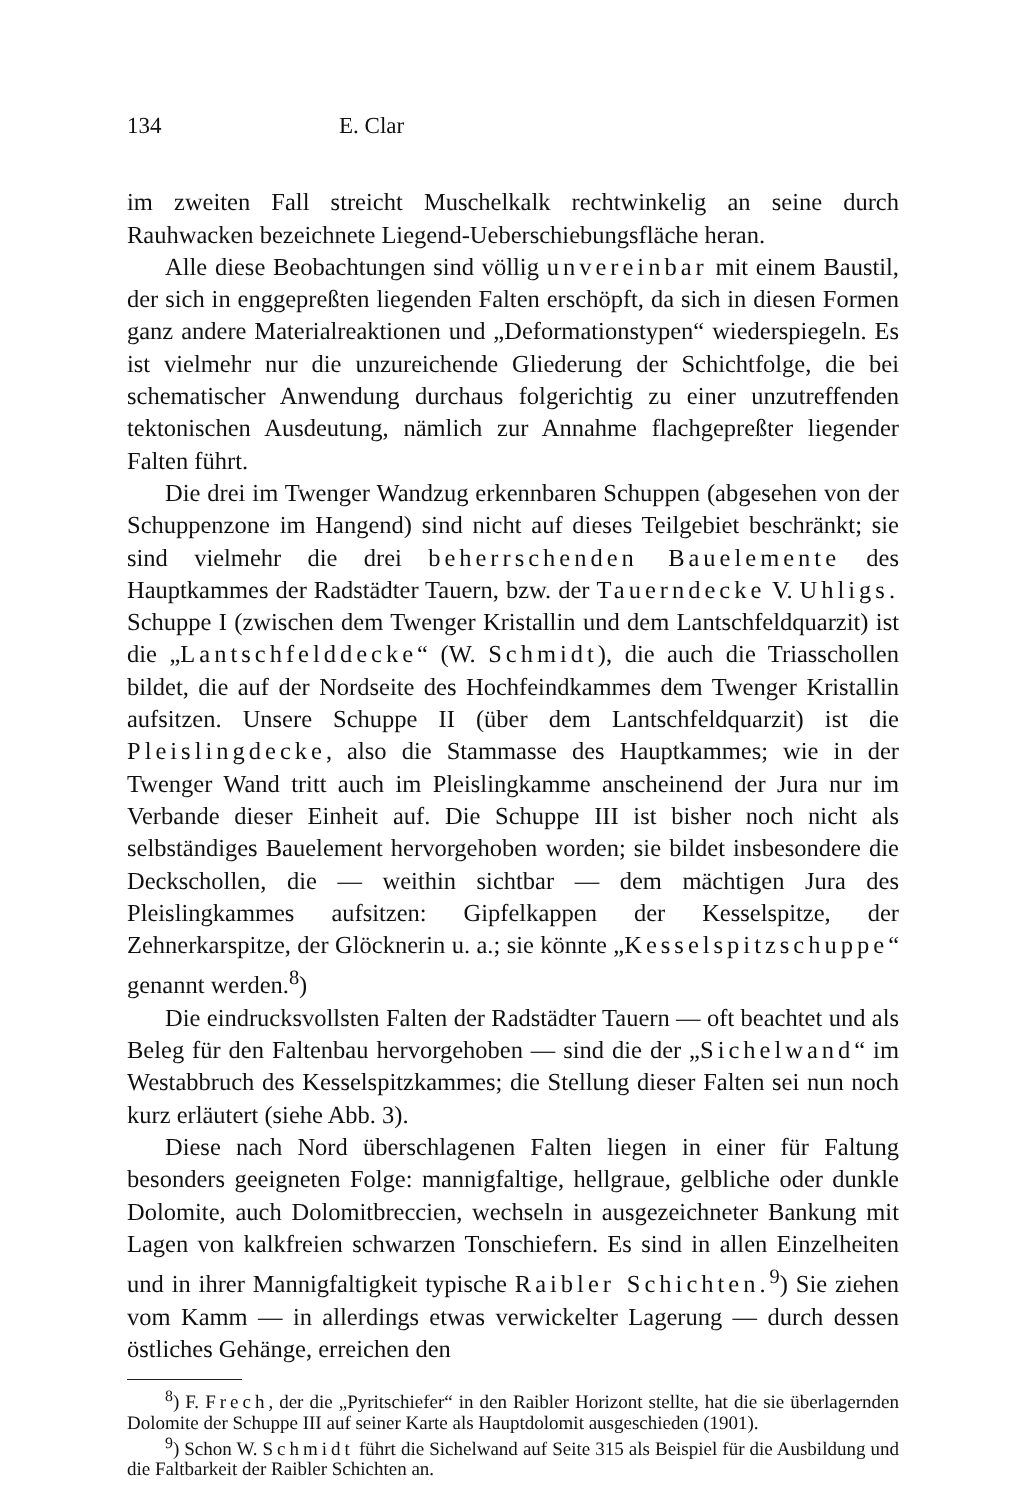134 E. Clar
im zweiten Fall streicht Muschelkalk rechtwinkelig an seine durch Rauhwacken bezeichnete Liegend-Ueberschiebungsfläche heran.
Alle diese Beobachtungen sind völlig unvereinbar mit einem Baustil, der sich in enggepreßten liegenden Falten erschöpft, da sich in diesen Formen ganz andere Materialreaktionen und „Deformationstypen“ wiederspiegeln. Es ist vielmehr nur die unzureichende Gliederung der Schichtfolge, die bei schematischer Anwendung durchaus folgerichtig zu einer unzutreffenden tektonischen Ausdeutung, nämlich zur Annahme flachgepreßter liegender Falten führt.
Die drei im Twenger Wandzug erkennbaren Schuppen (abgesehen von der Schuppenzone im Hangend) sind nicht auf dieses Teilgebiet beschränkt; sie sind vielmehr die drei beherrschenden Bauelemente des Hauptkammes der Radstädter Tauern, bzw. der Tauerndecke V. Uhligs. Schuppe I (zwischen dem Twenger Kristallin und dem Lantschfeldquarzit) ist die „Lantschfelddecke“ (W. Schmidt), die auch die Triasschollen bildet, die auf der Nordseite des Hochfeindkammes dem Twenger Kristallin aufsitzen. Unsere Schuppe II (über dem Lantschfeldquarzit) ist die Pleislingdecke, also die Stammasse des Hauptkammes; wie in der Twenger Wand tritt auch im Pleislingkamme anscheinend der Jura nur im Verbande dieser Einheit auf. Die Schuppe III ist bisher noch nicht als selbständiges Bauelement hervorgehoben worden; sie bildet insbesondere die Deckschollen, die — weithin sichtbar — dem mächtigen Jura des Pleislingkammes aufsitzen: Gipfelkappen der Kesselspitze, der Zehnerkarspitze, der Glöcknerin u. a.; sie könnte „Kesselspitzschuppe“ genannt werden.<sup>8</sup>)
Die eindrucksvollsten Falten der Radstädter Tauern — oft beachtet und als Beleg für den Faltenbau hervorgehoben — sind die der „Sichelwand“ im Westabbruch des Kesselspitzkammes; die Stellung dieser Falten sei nun noch kurz erläutert (siehe Abb. 3).
Diese nach Nord überschlagenen Falten liegen in einer für Faltung besonders geeigneten Folge: mannigfaltige, hellgraue, gelbliche oder dunkle Dolomite, auch Dolomitbreccien, wechseln in ausgezeichneter Bankung mit Lagen von kalkfreien schwarzen Tonschiefern. Es sind in allen Einzelheiten und in ihrer Mannigfaltigkeit typische Raibler Schichten.<sup>9</sup>) Sie ziehen vom Kamm — in allerdings etwas verwickelter Lagerung — durch dessen östliches Gehänge, erreichen den
<sup>8</sup>) F. Frech, der die „Pyritschiefer“ in den Raibler Horizont stellte, hat die sie überlagernden Dolomite der Schuppe III auf seiner Karte als Hauptdolomit ausgeschieden (1901).
<sup>9</sup>) Schon W. Schmidt führt die Sichelwand auf Seite 315 als Beispiel für die Ausbildung und die Faltbarkeit der Raibler Schichten an.